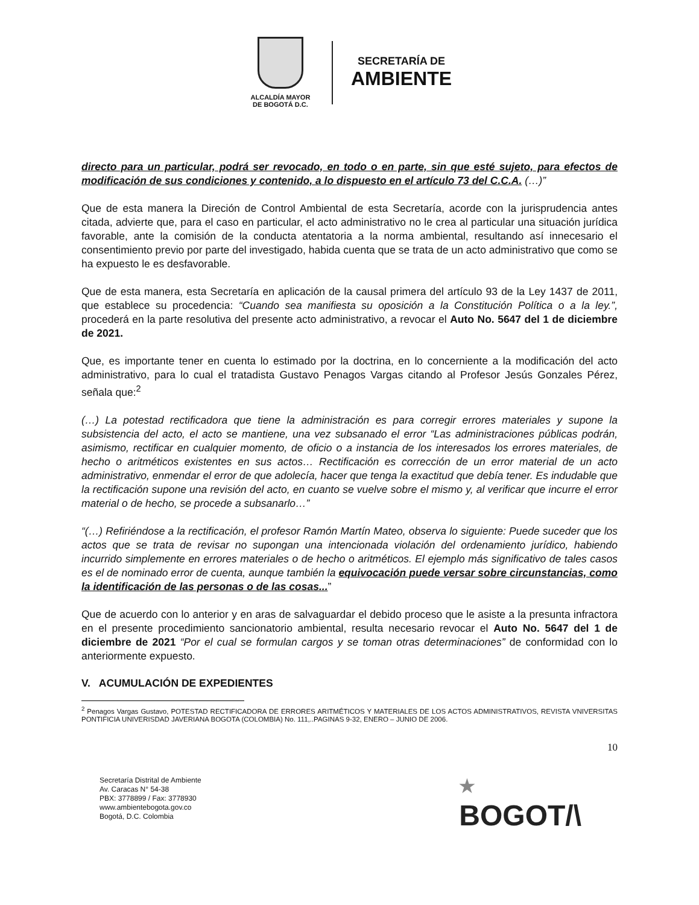ALCALDÍA MAYOR
DE BOGOTÁ D.C.
SECRETARÍA DE
AMBIENTE
directo para un particular, podrá ser revocado, en todo o en parte, sin que esté sujeto, para efectos de modificación de sus condiciones y contenido, a lo dispuesto en el artículo 73 del C.C.A. (…)”
Que de esta manera la Direción de Control Ambiental de esta Secretaría, acorde con la jurisprudencia antes citada, advierte que, para el caso en particular, el acto administrativo no le crea al particular una situación jurídica favorable, ante la comisión de la conducta atentatoria a la norma ambiental, resultando así innecesario el consentimiento previo por parte del investigado, habida cuenta que se trata de un acto administrativo que como se ha expuesto le es desfavorable.
Que de esta manera, esta Secretaría en aplicación de la causal primera del artículo 93 de la Ley 1437 de 2011, que establece su procedencia: “Cuando sea manifiesta su oposición a la Constitución Política o a la ley.”, procederá en la parte resolutiva del presente acto administrativo, a revocar el Auto No. 5647 del 1 de diciembre de 2021.
Que, es importante tener en cuenta lo estimado por la doctrina, en lo concerniente a la modificación del acto administrativo, para lo cual el tratadista Gustavo Penagos Vargas citando al Profesor Jesús Gonzales Pérez, señala que:<sup>2</sup>
(…) La potestad rectificadora que tiene la administración es para corregir errores materiales y supone la subsistencia del acto, el acto se mantiene, una vez subsanado el error “Las administraciones públicas podrán, asimismo, rectificar en cualquier momento, de oficio o a instancia de los interesados los errores materiales, de hecho o aritméticos existentes en sus actos… Rectificación es corrección de un error material de un acto administrativo, enmendar el error de que adolecía, hacer que tenga la exactitud que debía tener. Es indudable que la rectificación supone una revisión del acto, en cuanto se vuelve sobre el mismo y, al verificar que incurre el error material o de hecho, se procede a subsanarlo…”
“(…) Refiriéndose a la rectificación, el profesor Ramón Martín Mateo, observa lo siguiente: Puede suceder que los actos que se trata de revisar no supongan una intencionada violación del ordenamiento jurídico, habiendo incurrido simplemente en errores materiales o de hecho o aritméticos. El ejemplo más significativo de tales casos es el de nominado error de cuenta, aunque también la equivocación puede versar sobre circunstancias, como la identificación de las personas o de las cosas...”
Que de acuerdo con lo anterior y en aras de salvaguardar el debido proceso que le asiste a la presunta infractora en el presente procedimiento sancionatorio ambiental, resulta necesario revocar el Auto No. 5647 del 1 de diciembre de 2021 “Por el cual se formulan cargos y se toman otras determinaciones” de conformidad con lo anteriormente expuesto.
V. ACUMULACIÓN DE EXPEDIENTES
<sup>2</sup> Penagos Vargas Gustavo, POTESTAD RECTIFICADORA DE ERRORES ARITMÉTICOS Y MATERIALES DE LOS ACTOS ADMINISTRATIVOS, REVISTA VNIVERSITAS PONTIFICIA UNIVERISDAD JAVERIANA BOGOTA (COLOMBIA) No. 111,..PAGINAS 9-32, ENERO – JUNIO DE 2006.
10
Secretaría Distrital de Ambiente
Av. Caracas N° 54-38
PBX: 3778899 / Fax: 3778930
www.ambientebogota.gov.co
Bogotá, D.C. Colombia
★
BOGOT/\